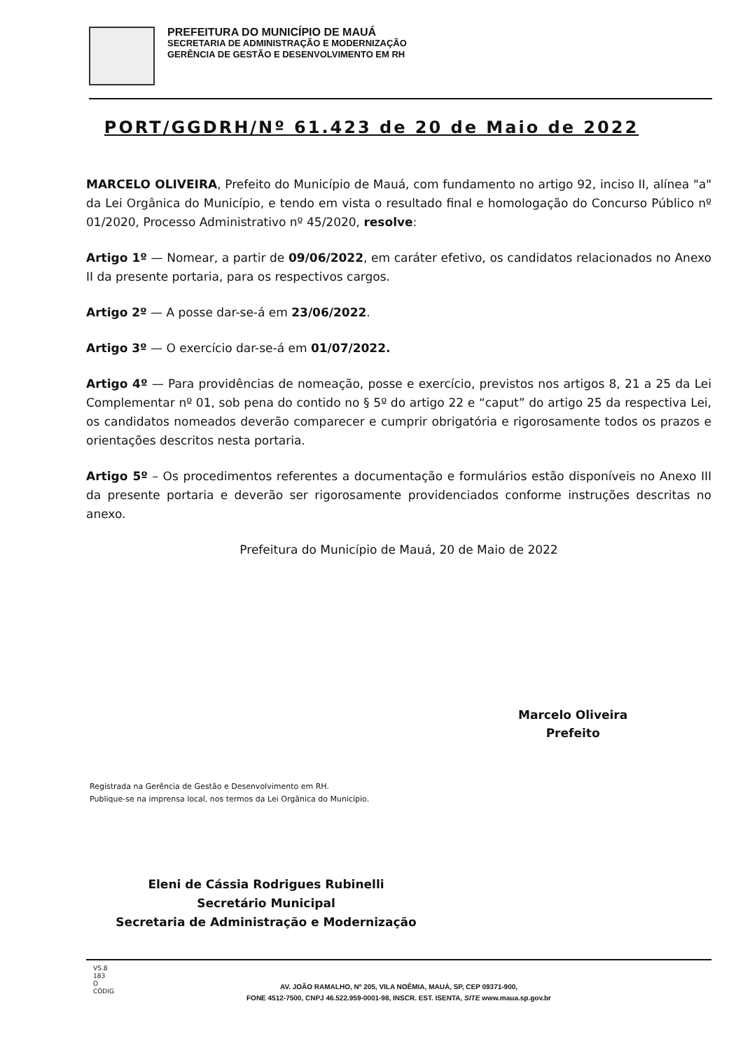PREFEITURA DO MUNICÍPIO DE MAUÁ
SECRETARIA DE ADMINISTRAÇÃO E MODERNIZAÇÃO
GERÊNCIA DE GESTÃO E DESENVOLVIMENTO EM RH
PORT/GGDRH/Nº 61.423 de 20 de Maio de 2022
MARCELO OLIVEIRA, Prefeito do Município de Mauá, com fundamento no artigo 92, inciso II, alínea "a" da Lei Orgânica do Município, e tendo em vista o resultado final e homologação do Concurso Público nº 01/2020, Processo Administrativo nº 45/2020, resolve:
Artigo 1º — Nomear, a partir de 09/06/2022, em caráter efetivo, os candidatos relacionados no Anexo II da presente portaria, para os respectivos cargos.
Artigo 2º — A posse dar-se-á em 23/06/2022.
Artigo 3º — O exercício dar-se-á em 01/07/2022.
Artigo 4º — Para providências de nomeação, posse e exercício, previstos nos artigos 8, 21 a 25 da Lei Complementar nº 01, sob pena do contido no § 5º do artigo 22 e “caput” do artigo 25 da respectiva Lei, os candidatos nomeados deverão comparecer e cumprir obrigatória e rigorosamente todos os prazos e orientações descritos nesta portaria.
Artigo 5º – Os procedimentos referentes a documentação e formulários estão disponíveis no Anexo III da presente portaria e deverão ser rigorosamente providenciados conforme instruções descritas no anexo.
Prefeitura do Município de Mauá, 20 de Maio de 2022
Marcelo Oliveira
Prefeito
Registrada na Gerência de Gestão e Desenvolvimento em RH.
Publique-se na imprensa local, nos termos da Lei Orgânica do Município.
Eleni de Cássia Rodrigues Rubinelli
Secretário Municipal
Secretaria de Administração e Modernização
AV. JOÃO RAMALHO, Nº 205, VILA NOÊMIA, MAUÁ, SP, CEP 09371-900,
FONE 4512-7500, CNPJ 46.522.959-0001-98, INSCR. EST. ISENTA, SITE www.maua.sp.gov.br
VS.8
183
O
CÓDIG